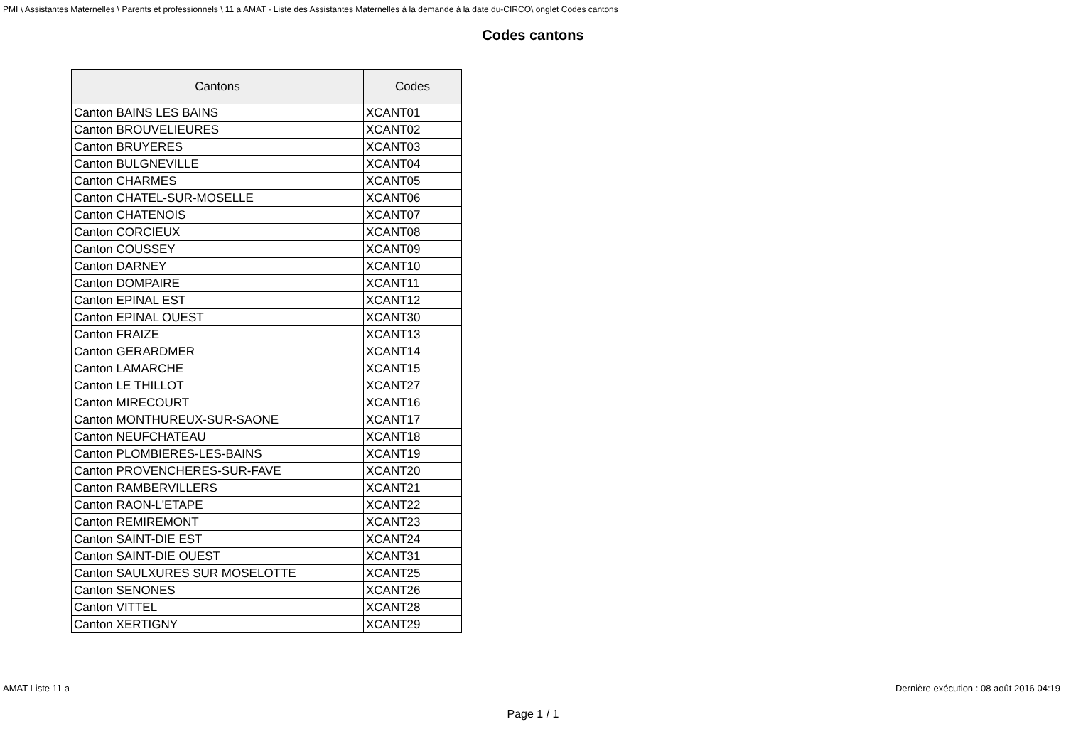PMI \ Assistantes Maternelles \ Parents et professionnels \ 11 a AMAT - Liste des Assistantes Maternelles à la demande à la date du-CIRCO\ onglet Codes cantons
Codes cantons
| Cantons | Codes |
| --- | --- |
| Canton BAINS LES BAINS | XCANT01 |
| Canton BROUVELIEURES | XCANT02 |
| Canton BRUYERES | XCANT03 |
| Canton BULGNEVILLE | XCANT04 |
| Canton CHARMES | XCANT05 |
| Canton CHATEL-SUR-MOSELLE | XCANT06 |
| Canton CHATENOIS | XCANT07 |
| Canton CORCIEUX | XCANT08 |
| Canton COUSSEY | XCANT09 |
| Canton DARNEY | XCANT10 |
| Canton DOMPAIRE | XCANT11 |
| Canton EPINAL EST | XCANT12 |
| Canton EPINAL OUEST | XCANT30 |
| Canton FRAIZE | XCANT13 |
| Canton GERARDMER | XCANT14 |
| Canton LAMARCHE | XCANT15 |
| Canton LE THILLOT | XCANT27 |
| Canton MIRECOURT | XCANT16 |
| Canton MONTHUREUX-SUR-SAONE | XCANT17 |
| Canton NEUFCHATEAU | XCANT18 |
| Canton PLOMBIERES-LES-BAINS | XCANT19 |
| Canton PROVENCHERES-SUR-FAVE | XCANT20 |
| Canton RAMBERVILLERS | XCANT21 |
| Canton RAON-L'ETAPE | XCANT22 |
| Canton REMIREMONT | XCANT23 |
| Canton SAINT-DIE EST | XCANT24 |
| Canton SAINT-DIE OUEST | XCANT31 |
| Canton SAULXURES SUR MOSELOTTE | XCANT25 |
| Canton SENONES | XCANT26 |
| Canton VITTEL | XCANT28 |
| Canton XERTIGNY | XCANT29 |
AMAT Liste 11 a Dernière exécution : 08 août 2016 04:19
Page 1 / 1